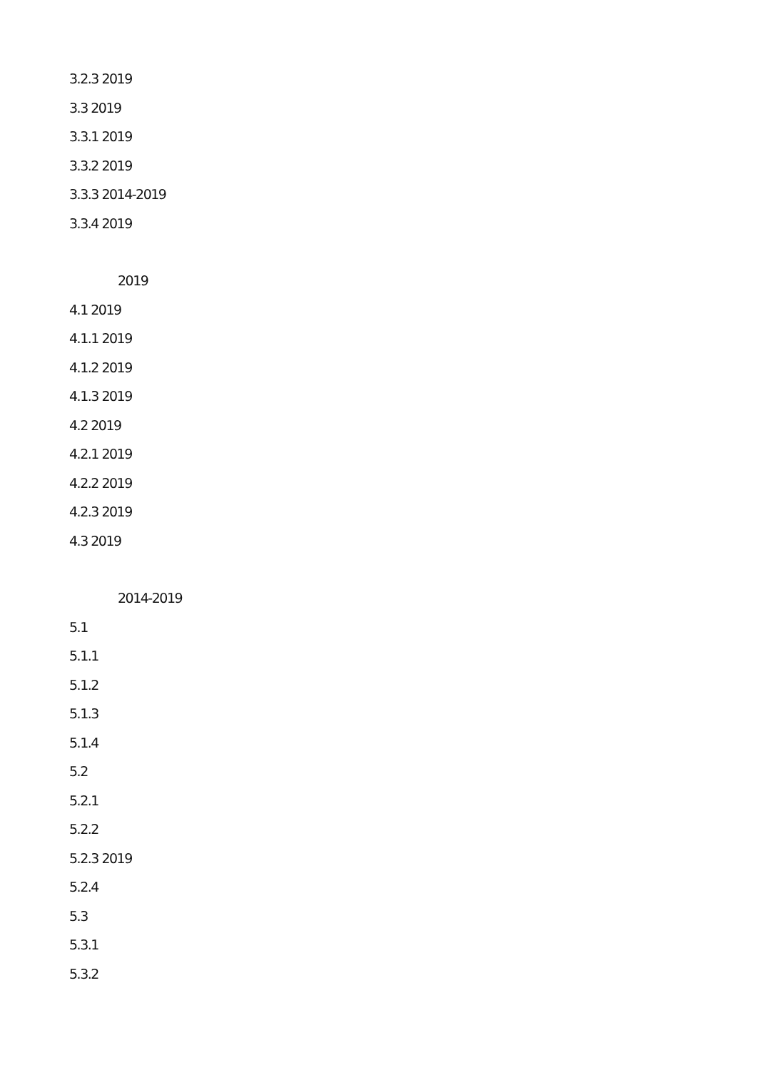3.2.3 2019
3.3 2019
3.3.1 2019
3.3.2 2019
3.3.3 2014-2019
3.3.4 2019
2019
4.1 2019
4.1.1 2019
4.1.2 2019
4.1.3 2019
4.2 2019
4.2.1 2019
4.2.2 2019
4.2.3 2019
4.3 2019
2014-2019
5.1
5.1.1
5.1.2
5.1.3
5.1.4
5.2
5.2.1
5.2.2
5.2.3 2019
5.2.4
5.3
5.3.1
5.3.2